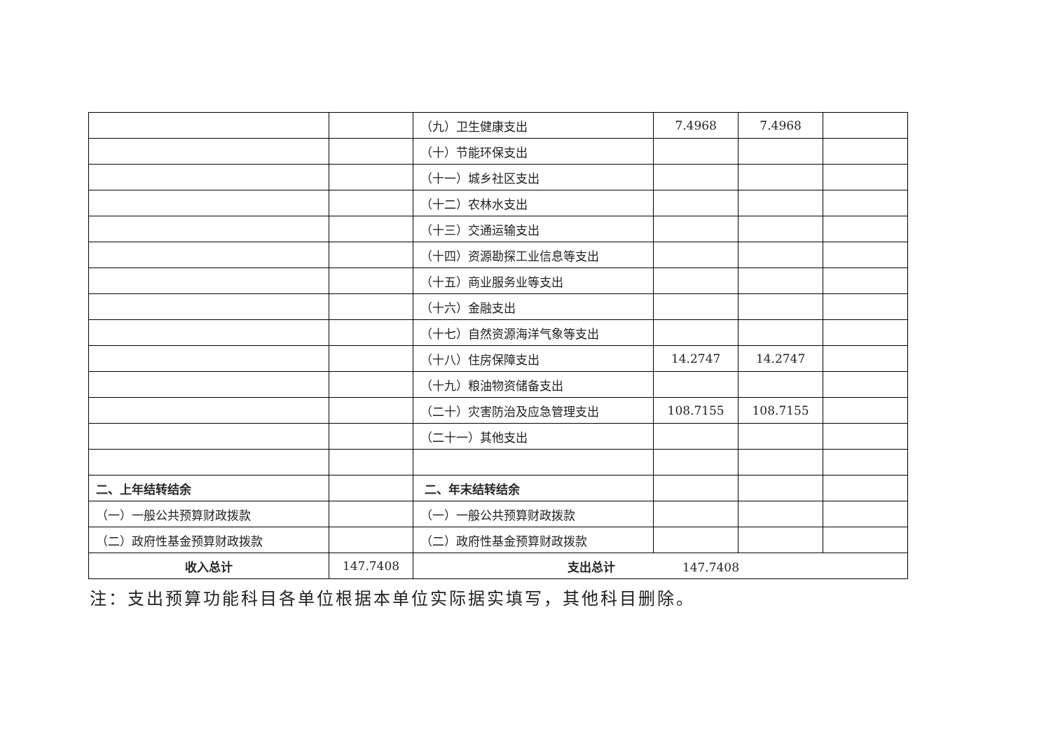| | | （九）卫生健康支出 | 7.4968 | 7.4968 | |
| | | （十）节能环保支出 | | | |
| | | （十一）城乡社区支出 | | | |
| | | （十二）农林水支出 | | | |
| | | （十三）交通运输支出 | | | |
| | | （十四）资源勘探工业信息等支出 | | | |
| | | （十五）商业服务业等支出 | | | |
| | | （十六）金融支出 | | | |
| | | （十七）自然资源海洋气象等支出 | | | |
| | | （十八）住房保障支出 | 14.2747 | 14.2747 | |
| | | （十九）粮油物资储备支出 | | | |
| | | （二十）灾害防治及应急管理支出 | 108.7155 | 108.7155 | |
| | | （二十一）其他支出 | | | |
| 二、上年结转结余 | | 二、年末结转结余 | | | |
| （一）一般公共预算财政拨款 | | （一）一般公共预算财政拨款 | | | |
| （二）政府性基金预算财政拨款 | | （二）政府性基金预算财政拨款 | | | |
| 收入总计 | 147.7408 | 支出总计 147.7408 | | | |
注：支出预算功能科目各单位根据本单位实际据实填写，其他科目删除。